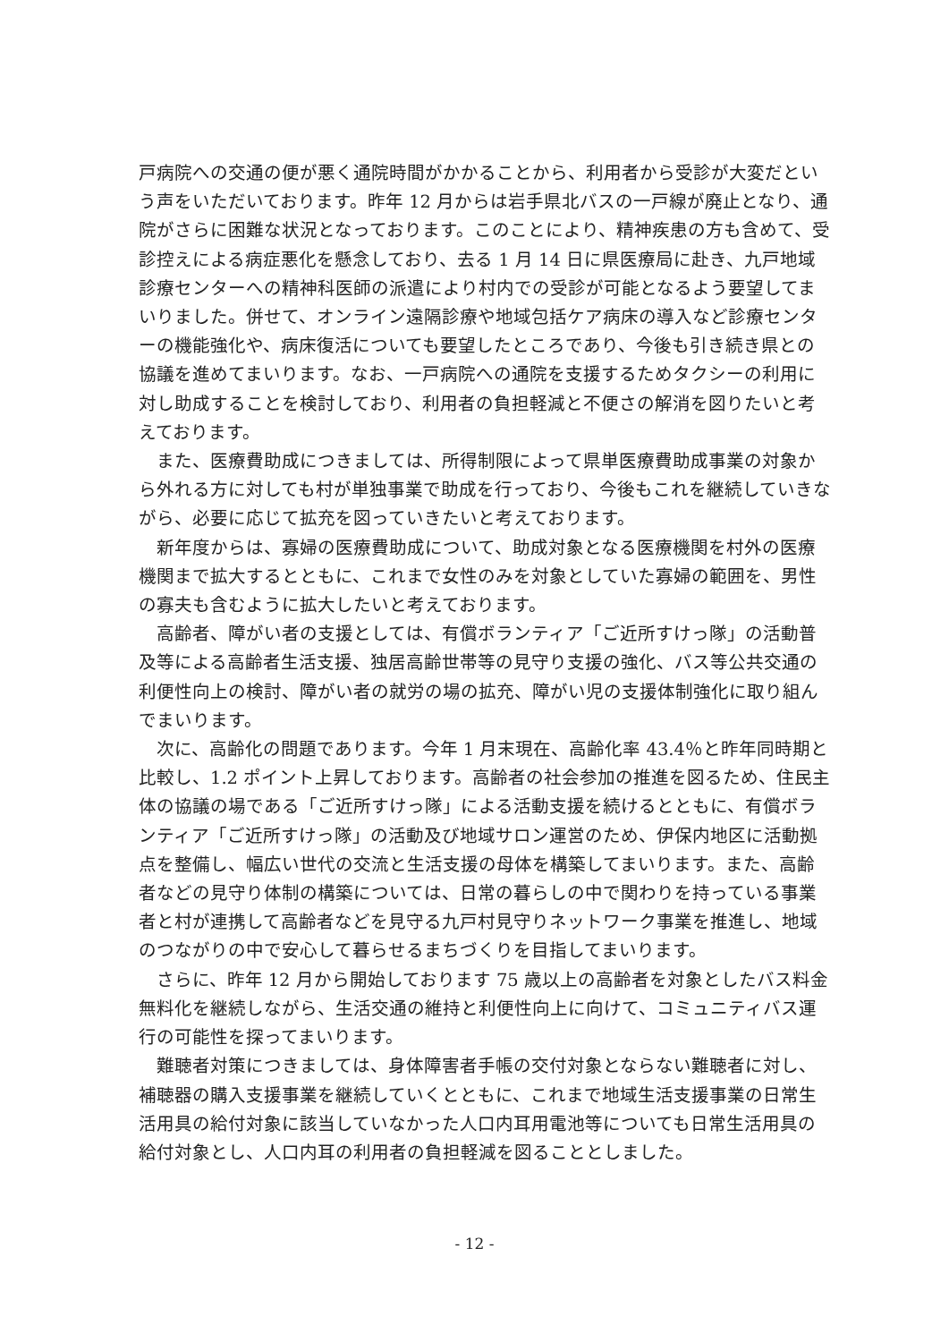戸病院への交通の便が悪く通院時間がかかることから、利用者から受診が大変だという声をいただいております。昨年 12 月からは岩手県北バスの一戸線が廃止となり、通院がさらに困難な状況となっております。このことにより、精神疾患の方も含めて、受診控えによる病症悪化を懸念しており、去る 1 月 14 日に県医療局に赴き、九戸地域診療センターへの精神科医師の派遣により村内での受診が可能となるよう要望してまいりました。併せて、オンライン遠隔診療や地域包括ケア病床の導入など診療センターの機能強化や、病床復活についても要望したところであり、今後も引き続き県との協議を進めてまいります。なお、一戸病院への通院を支援するためタクシーの利用に対し助成することを検討しており、利用者の負担軽減と不便さの解消を図りたいと考えております。
また、医療費助成につきましては、所得制限によって県単医療費助成事業の対象から外れる方に対しても村が単独事業で助成を行っており、今後もこれを継続していきながら、必要に応じて拡充を図っていきたいと考えております。
新年度からは、寡婦の医療費助成について、助成対象となる医療機関を村外の医療機関まで拡大するとともに、これまで女性のみを対象としていた寡婦の範囲を、男性の寡夫も含むように 拡大したいと考えております。
高齢者、障がい者の支援としては、有償ボランティア「ご近所すけっ隊」の活動普及等による高齢者生活支援、独居高齢世帯等の見守り支援の強化、バス等公共交通の利便性向上の検討、障がい者の就労の場の拡充、障がい児の支援体制強化に取り組んでまいります。
次に、高齢化の問題であります。今年 1 月末現在、高齢化率 43.4％と昨年同時期と比較し、1.2 ポイント上昇しております。高齢者の社会参加の推進を図るため、住民主体の協議の場である「ご近所すけっ隊」による活動支援を続けるとともに、有償ボランティア「ご近所すけっ隊」の活動及び地域サロン運営のため、伊保内地区に活動拠点を整備し、幅広い世代の交流と生活支援の母体を構築してまいります。また、高齢者などの見守り体制の構築については、日常の暮らしの中で関わりを持っている事業者と村が連携して高齢者などを見守る九戸村見守りネットワーク事業を推進し、地域のつながりの中で安心して暮らせるまちづくりを目指してまいります。
さらに、昨年 12 月から開始しております 75 歳以上の高齢者を対象としたバス料金無料化を継続しながら、生活交通の維持と利便性向上に向けて、コミュニティバス運行の可能性を探ってまいります。
難聴者対策につきましては、身体障害者手帳の交付対象とならない難聴者に対し、補聴器の購入支援事業を継続していくとともに、これまで地域生活支援事業の日常生活用具の給付対象に該当していなかった人口内耳用電池等についても日常生活用具の給付対象とし、人口内耳の利用者の負担軽減を図ることとしました。
- 12 -